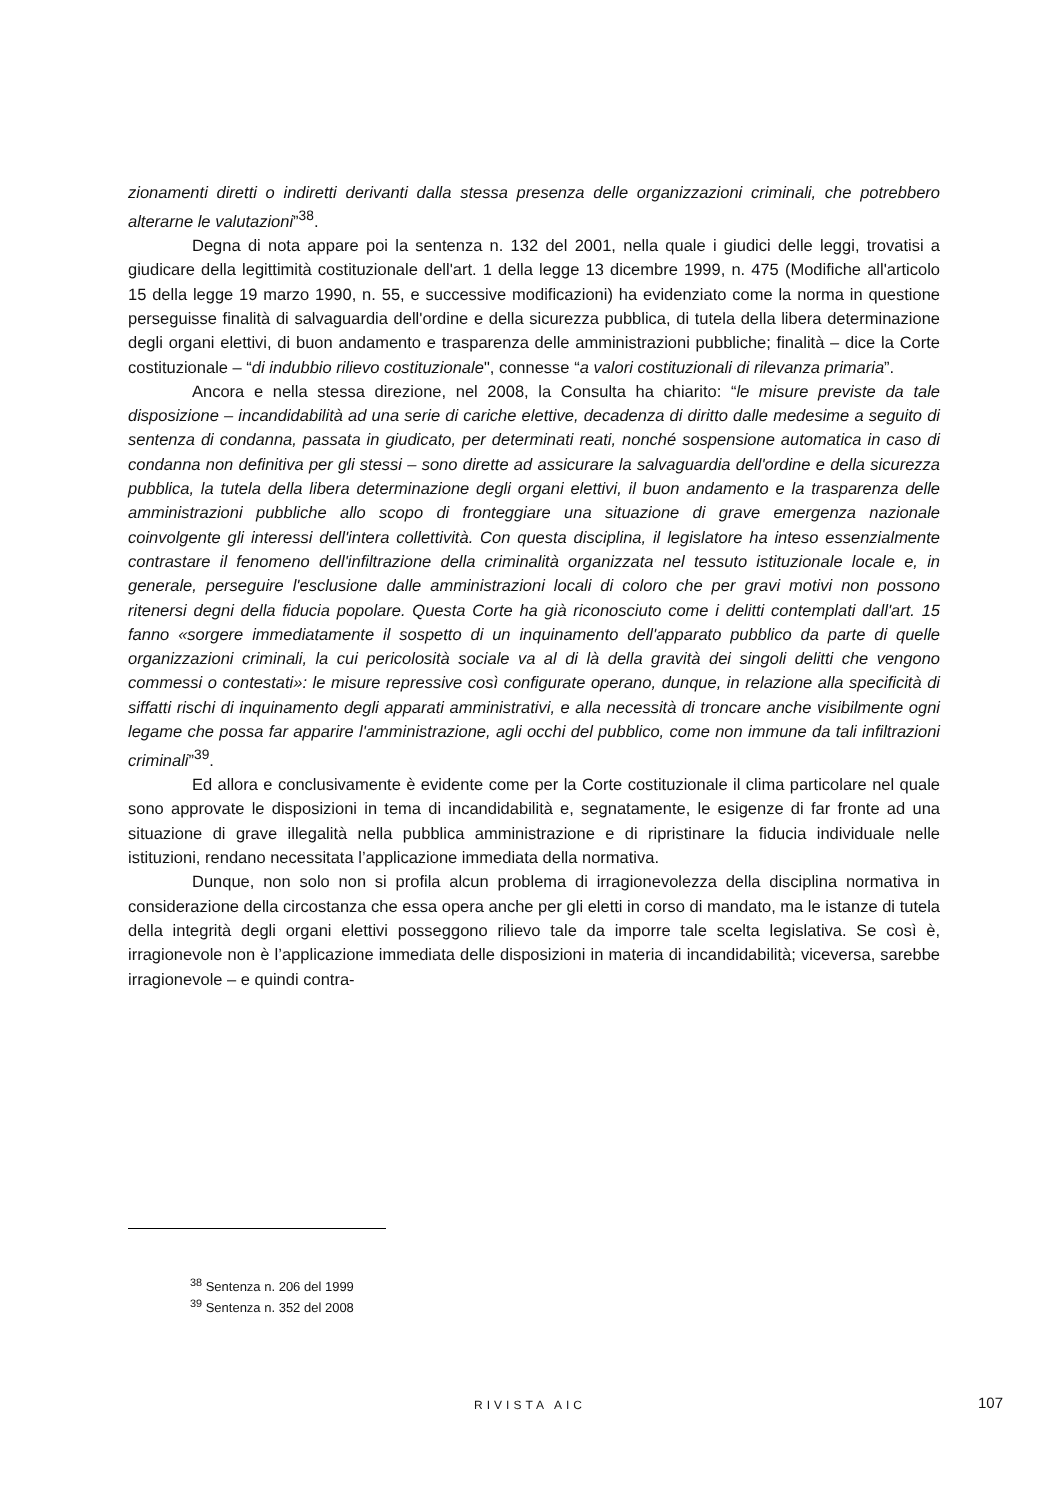zionamenti diretti o indiretti derivanti dalla stessa presenza delle organizzazioni criminali, che potrebbero alterarne le valutazioni”<sup>38</sup>.
Degna di nota appare poi la sentenza n. 132 del 2001, nella quale i giudici delle leggi, trovatisi a giudicare della legittimità costituzionale dell'art. 1 della legge 13 dicembre 1999, n. 475 (Modifiche all'articolo 15 della legge 19 marzo 1990, n. 55, e successive modificazioni) ha evidenziato come la norma in questione perseguisse finalità di salvaguardia dell'ordine e della sicurezza pubblica, di tutela della libera determinazione degli organi elettivi, di buon andamento e trasparenza delle amministrazioni pubbliche; finalità – dice la Corte costituzionale – “di indubbio rilievo costituzionale", connesse “a valori costituzionali di rilevanza primaria”.
Ancora e nella stessa direzione, nel 2008, la Consulta ha chiarito: “le misure previste da tale disposizione – incandidabilità ad una serie di cariche elettive, decadenza di diritto dalle medesime a seguito di sentenza di condanna, passata in giudicato, per determinati reati, nonché sospensione automatica in caso di condanna non definitiva per gli stessi – sono dirette ad assicurare la salvaguardia dell'ordine e della sicurezza pubblica, la tutela della libera determinazione degli organi elettivi, il buon andamento e la trasparenza delle amministrazioni pubbliche allo scopo di fronteggiare una situazione di grave emergenza nazionale coinvolgente gli interessi dell'intera collettività. Con questa disciplina, il legislatore ha inteso essenzialmente contrastare il fenomeno dell'infiltrazione della criminalità organizzata nel tessuto istituzionale locale e, in generale, perseguire l'esclusione dalle amministrazioni locali di coloro che per gravi motivi non possono ritenersi degni della fiducia popolare. Questa Corte ha già riconosciuto come i delitti contemplati dall'art. 15 fanno «sorgere immediatamente il sospetto di un inquinamento dell'apparato pubblico da parte di quelle organizzazioni criminali, la cui pericolosità sociale va al di là della gravità dei singoli delitti che vengono commessi o contestati»: le misure repressive così configurate operano, dunque, in relazione alla specificità di siffatti rischi di inquinamento degli apparati amministrativi, e alla necessità di troncare anche visibilmente ogni legame che possa far apparire l'amministrazione, agli occhi del pubblico, come non immune da tali infiltrazioni criminali”<sup>39</sup>.
Ed allora e conclusivamente è evidente come per la Corte costituzionale il clima particolare nel quale sono approvate le disposizioni in tema di incandidabilità e, segnatamente, le esigenze di far fronte ad una situazione di grave illegalità nella pubblica amministrazione e di ripristinare la fiducia individuale nelle istituzioni, rendano necessitata l’applicazione immediata della normativa.
Dunque, non solo non si profila alcun problema di irragionevolezza della disciplina normativa in considerazione della circostanza che essa opera anche per gli eletti in corso di mandato, ma le istanze di tutela della integrità degli organi elettivi posseggono rilievo tale da imporre tale scelta legislativa. Se così è, irragionevole non è l’applicazione immediata delle disposizioni in materia di incandidabilità; viceversa, sarebbe irragionevole – e quindi contra-
<sup>38</sup> Sentenza n. 206 del 1999
<sup>39</sup> Sentenza n. 352 del 2008
RIVISTA AIC 107